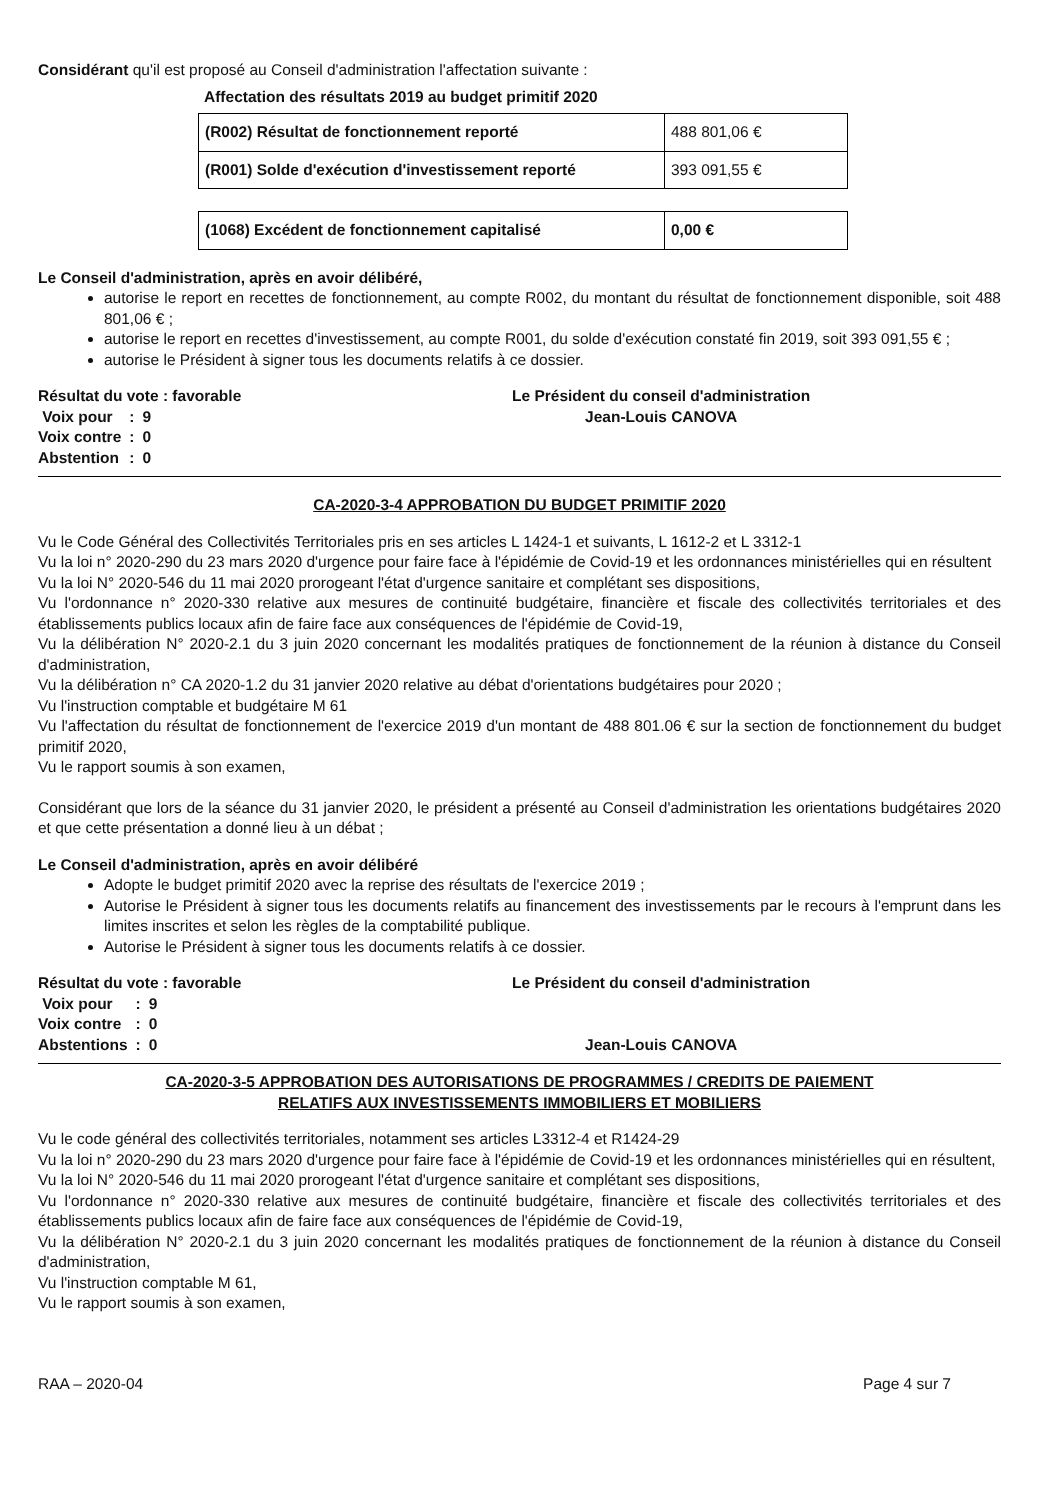Considérant qu'il est proposé au Conseil d'administration l'affectation suivante :
Affectation des résultats 2019 au budget primitif 2020
| (R002) Résultat de fonctionnement reporté | 488 801,06 € |
| (R001) Solde d'exécution d'investissement reporté | 393 091,55 € |
| (1068) Excédent de fonctionnement capitalisé | 0,00 € |
Le Conseil d'administration, après en avoir délibéré,
autorise le report en recettes de fonctionnement, au compte R002, du montant du résultat de fonctionnement disponible, soit 488 801,06 € ;
autorise le report en recettes d'investissement, au compte R001, du solde d'exécution constaté fin 2019, soit 393 091,55 € ;
autorise le Président à signer tous les documents relatifs à ce dossier.
Résultat du vote : favorable
| Voix pour | : | 9 |
| Voix contre | : | 0 |
| Abstention | : | 0 |
Le Président du conseil d'administration
Jean-Louis CANOVA
CA-2020-3-4 APPROBATION DU BUDGET PRIMITIF 2020
Vu le Code Général des Collectivités Territoriales pris en ses articles L 1424-1 et suivants, L 1612-2 et L 3312-1
Vu la loi n° 2020-290 du 23 mars 2020 d'urgence pour faire face à l'épidémie de Covid-19 et les ordonnances ministérielles qui en résultent
Vu la loi N° 2020-546 du 11 mai 2020 prorogeant l'état d'urgence sanitaire et complétant ses dispositions,
Vu l'ordonnance n° 2020-330 relative aux mesures de continuité budgétaire, financière et fiscale des collectivités territoriales et des établissements publics locaux afin de faire face aux conséquences de l'épidémie de Covid-19,
Vu la délibération N° 2020-2.1 du 3 juin 2020 concernant les modalités pratiques de fonctionnement de la réunion à distance du Conseil d'administration,
Vu la délibération n° CA 2020-1.2 du 31 janvier 2020 relative au débat d'orientations budgétaires pour 2020 ;
Vu l'instruction comptable et budgétaire M 61
Vu l'affectation du résultat de fonctionnement de l'exercice 2019 d'un montant de 488 801.06 € sur la section de fonctionnement du budget primitif 2020,
Vu le rapport soumis à son examen,
Considérant que lors de la séance du 31 janvier 2020, le président a présenté au Conseil d'administration les orientations budgétaires 2020 et que cette présentation a donné lieu à un débat ;
Le Conseil d'administration, après en avoir délibéré
Adopte le budget primitif 2020 avec la reprise des résultats de l'exercice 2019 ;
Autorise le Président à signer tous les documents relatifs au financement des investissements par le recours à l'emprunt dans les limites inscrites et selon les règles de la comptabilité publique.
Autorise le Président à signer tous les documents relatifs à ce dossier.
Résultat du vote : favorable
| Voix pour | : | 9 |
| Voix contre | : | 0 |
| Abstentions | : | 0 |
Le Président du conseil d'administration
Jean-Louis CANOVA
CA-2020-3-5 APPROBATION DES AUTORISATIONS DE PROGRAMMES / CREDITS DE PAIEMENT
RELATIFS AUX INVESTISSEMENTS IMMOBILIERS ET MOBILIERS
Vu le code général des collectivités territoriales, notamment ses articles L3312-4 et R1424-29
Vu la loi n° 2020-290 du 23 mars 2020 d'urgence pour faire face à l'épidémie de Covid-19 et les ordonnances ministérielles qui en résultent,
Vu la loi N° 2020-546 du 11 mai 2020 prorogeant l'état d'urgence sanitaire et complétant ses dispositions,
Vu l'ordonnance n° 2020-330 relative aux mesures de continuité budgétaire, financière et fiscale des collectivités territoriales et des établissements publics locaux afin de faire face aux conséquences de l'épidémie de Covid-19,
Vu la délibération N° 2020-2.1 du 3 juin 2020 concernant les modalités pratiques de fonctionnement de la réunion à distance du Conseil d'administration,
Vu l'instruction comptable M 61,
Vu le rapport soumis à son examen,
RAA – 2020-04 Page 4 sur 7